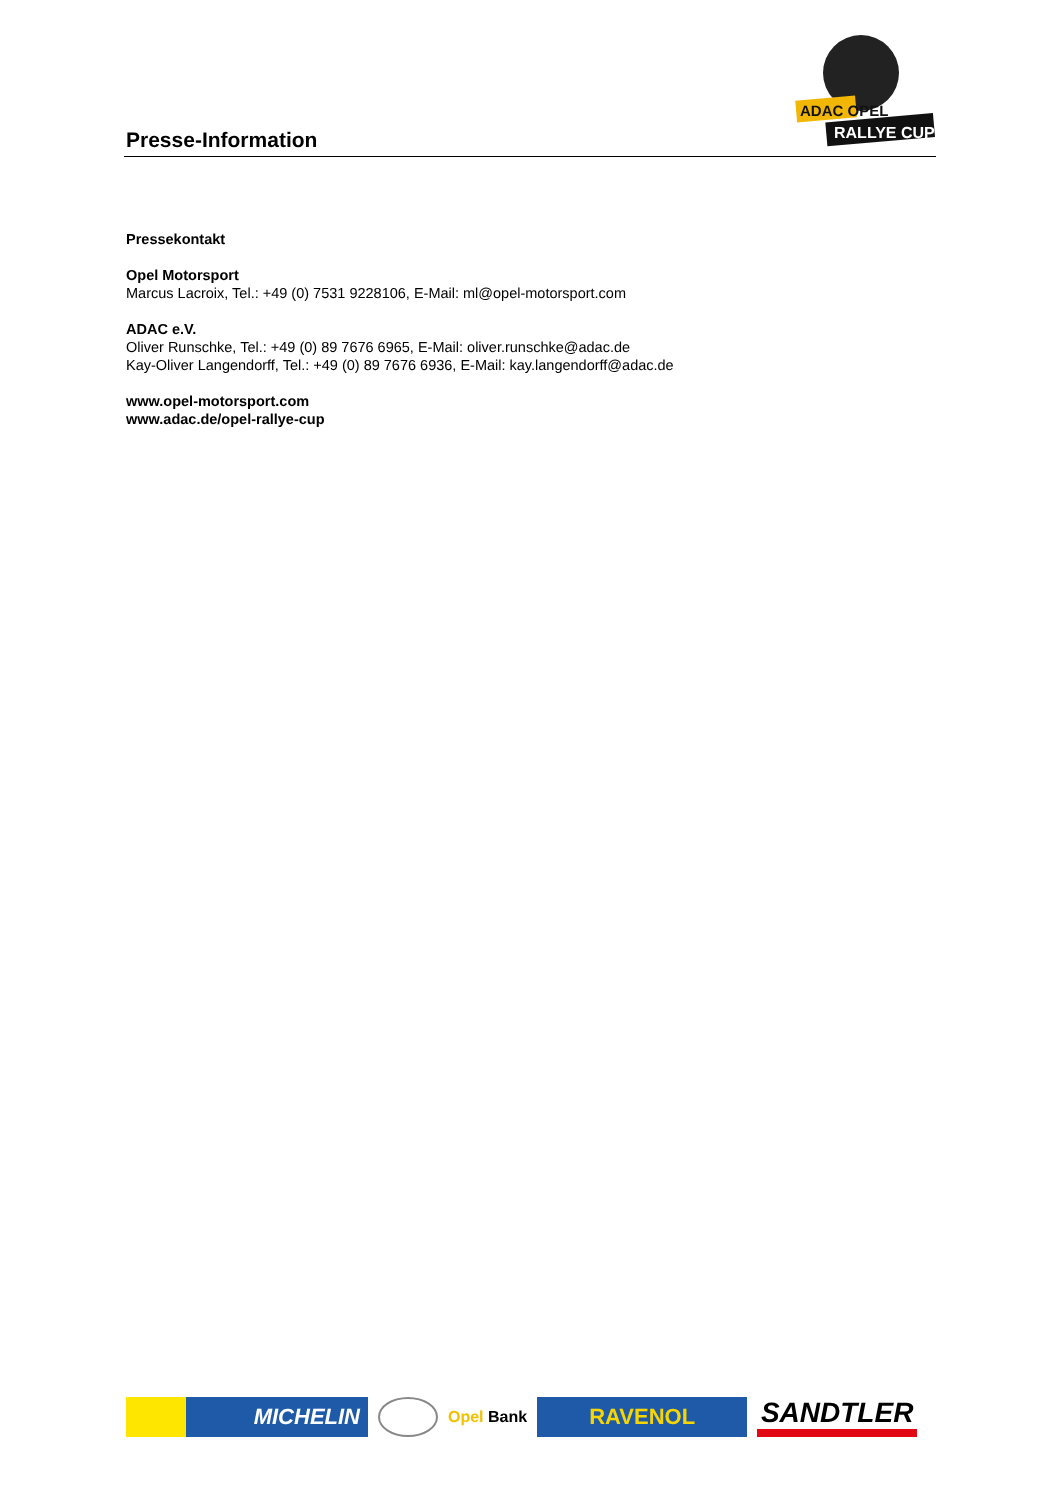Presse-Information
ADAC OPEL
RALLYE CUP
Pressekontakt
Opel Motorsport
Marcus Lacroix, Tel.: +49 (0) 7531 9228106, E-Mail: ml@opel-motorsport.com
ADAC e.V.
Oliver Runschke, Tel.: +49 (0) 89 7676 6965, E-Mail: oliver.runschke@adac.de
Kay-Oliver Langendorff, Tel.: +49 (0) 89 7676 6936, E-Mail: kay.langendorff@adac.de
www.opel-motorsport.com
www.adac.de/opel-rallye-cup
MICHELIN
Opel Bank
RAVENOL
SANDTLER